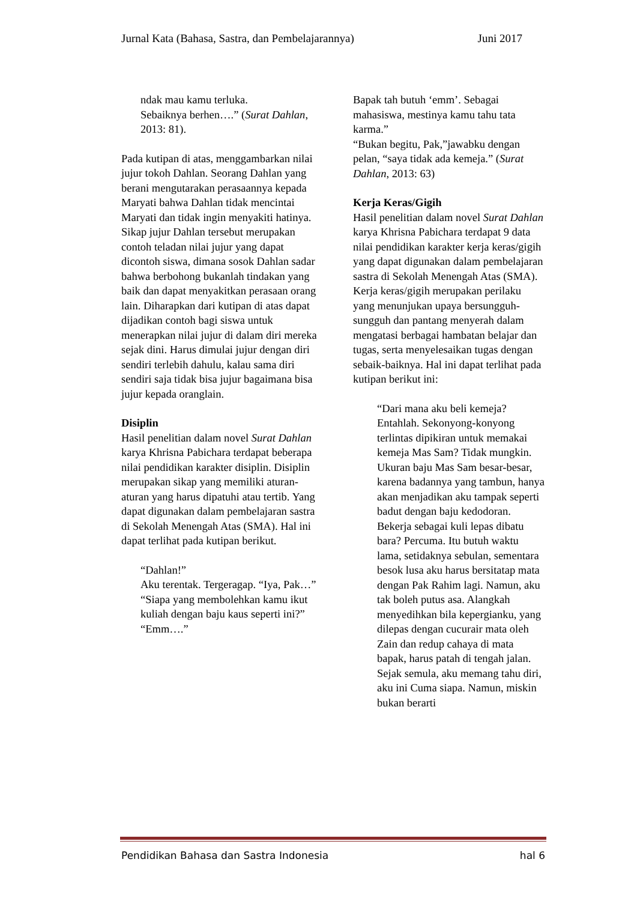Jurnal Kata (Bahasa, Sastra, dan Pembelajarannya) Juni 2017
ndak mau kamu terluka.
Sebaiknya berhen….” (Surat Dahlan, 2013: 81).
Pada kutipan di atas, menggambarkan nilai jujur tokoh Dahlan. Seorang Dahlan yang berani mengutarakan perasaannya kepada Maryati bahwa Dahlan tidak mencintai Maryati dan tidak ingin menyakiti hatinya. Sikap jujur Dahlan tersebut merupakan contoh teladan nilai jujur yang dapat dicontoh siswa, dimana sosok Dahlan sadar bahwa berbohong bukanlah tindakan yang baik dan dapat menyakitkan perasaan orang lain. Diharapkan dari kutipan di atas dapat dijadikan contoh bagi siswa untuk menerapkan nilai jujur di dalam diri mereka sejak dini. Harus dimulai jujur dengan diri sendiri terlebih dahulu, kalau sama diri sendiri saja tidak bisa jujur bagaimana bisa jujur kepada oranglain.
Disiplin
Hasil penelitian dalam novel Surat Dahlan karya Khrisna Pabichara terdapat beberapa nilai pendidikan karakter disiplin. Disiplin merupakan sikap yang memiliki aturan-aturan yang harus dipatuhi atau tertib. Yang dapat digunakan dalam pembelajaran sastra di Sekolah Menengah Atas (SMA). Hal ini dapat terlihat pada kutipan berikut.
“Dahlan!”
Aku terentak. Tergeragap. “Iya, Pak…”
“Siapa yang membolehkan kamu ikut kuliah dengan baju kaus seperti ini?”
“Emm….”
Bapak tah butuh ‘emm’. Sebagai mahasiswa, mestinya kamu tahu tata karma.”
“Bukan begitu, Pak,”jawabku dengan pelan, “saya tidak ada kemeja.” (Surat Dahlan, 2013: 63)
Kerja Keras/Gigih
Hasil penelitian dalam novel Surat Dahlan karya Khrisna Pabichara terdapat 9 data nilai pendidikan karakter kerja keras/gigih yang dapat digunakan dalam pembelajaran sastra di Sekolah Menengah Atas (SMA). Kerja keras/gigih merupakan perilaku yang menunjukan upaya bersungguh-sungguh dan pantang menyerah dalam mengatasi berbagai hambatan belajar dan tugas, serta menyelesaikan tugas dengan sebaik-baiknya. Hal ini dapat terlihat pada kutipan berikut ini:
“Dari mana aku beli kemeja? Entahlah. Sekonyong-konyong terlintas dipikiran untuk memakai kemeja Mas Sam? Tidak mungkin. Ukuran baju Mas Sam besar-besar, karena badannya yang tambun, hanya akan menjadikan aku tampak seperti badut dengan baju kedodoran. Bekerja sebagai kuli lepas dibatu bara? Percuma. Itu butuh waktu lama, setidaknya sebulan, sementara besok lusa aku harus bersitatap mata dengan Pak Rahim lagi. Namun, aku tak boleh putus asa. Alangkah menyedihkan bila kepergianku, yang dilepas dengan cucurair mata oleh Zain dan redup cahaya di mata bapak, harus patah di tengah jalan. Sejak semula, aku memang tahu diri, aku ini Cuma siapa. Namun, miskin bukan berarti
Pendidikan Bahasa dan Sastra Indonesia hal 6